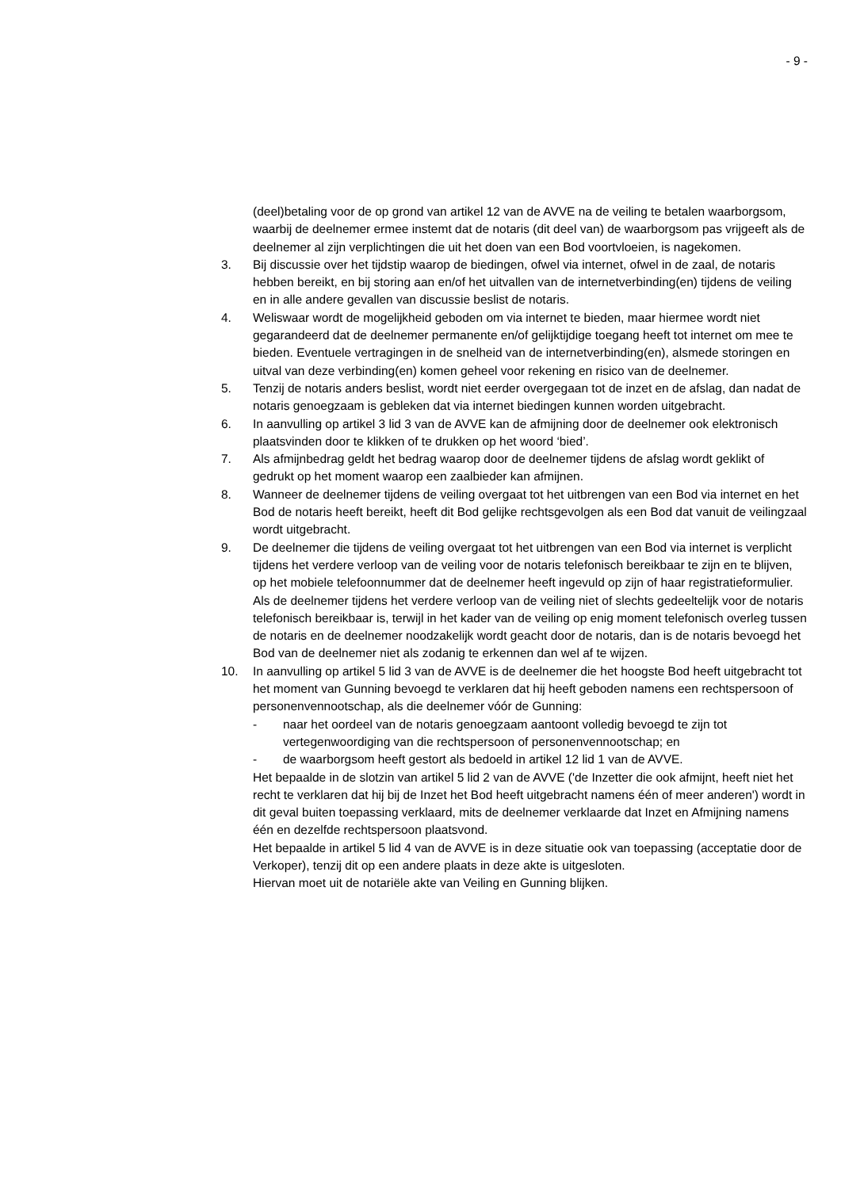- 9 -
(deel)betaling voor de op grond van artikel 12 van de AVVE na de veiling te betalen waarborgsom, waarbij de deelnemer ermee instemt dat de notaris (dit deel van) de waarborgsom pas vrijgeeft als de deelnemer al zijn verplichtingen die uit het doen van een Bod voortvloeien, is nagekomen.
3. Bij discussie over het tijdstip waarop de biedingen, ofwel via internet, ofwel in de zaal, de notaris hebben bereikt, en bij storing aan en/of het uitvallen van de internetverbinding(en) tijdens de veiling en in alle andere gevallen van discussie beslist de notaris.
4. Weliswaar wordt de mogelijkheid geboden om via internet te bieden, maar hiermee wordt niet gegarandeerd dat de deelnemer permanente en/of gelijktijdige toegang heeft tot internet om mee te bieden. Eventuele vertragingen in de snelheid van de internetverbinding(en), alsmede storingen en uitval van deze verbinding(en) komen geheel voor rekening en risico van de deelnemer.
5. Tenzij de notaris anders beslist, wordt niet eerder overgegaan tot de inzet en de afslag, dan nadat de notaris genoegzaam is gebleken dat via internet biedingen kunnen worden uitgebracht.
6. In aanvulling op artikel 3 lid 3 van de AVVE kan de afmijning door de deelnemer ook elektronisch plaatsvinden door te klikken of te drukken op het woord ‘bied’.
7. Als afmijnbedrag geldt het bedrag waarop door de deelnemer tijdens de afslag wordt geklikt of gedrukt op het moment waarop een zaalbieder kan afmijnen.
8. Wanneer de deelnemer tijdens de veiling overgaat tot het uitbrengen van een Bod via internet en het Bod de notaris heeft bereikt, heeft dit Bod gelijke rechtsgevolgen als een Bod dat vanuit de veilingzaal wordt uitgebracht.
9. De deelnemer die tijdens de veiling overgaat tot het uitbrengen van een Bod via internet is verplicht tijdens het verdere verloop van de veiling voor de notaris telefonisch bereikbaar te zijn en te blijven, op het mobiele telefoonnummer dat de deelnemer heeft ingevuld op zijn of haar registratieformulier. Als de deelnemer tijdens het verdere verloop van de veiling niet of slechts gedeeltelijk voor de notaris telefonisch bereikbaar is, terwijl in het kader van de veiling op enig moment telefonisch overleg tussen de notaris en de deelnemer noodzakelijk wordt geacht door de notaris, dan is de notaris bevoegd het Bod van de deelnemer niet als zodanig te erkennen dan wel af te wijzen.
10. In aanvulling op artikel 5 lid 3 van de AVVE is de deelnemer die het hoogste Bod heeft uitgebracht tot het moment van Gunning bevoegd te verklaren dat hij heeft geboden namens een rechtspersoon of personenvennootschap, als die deelnemer vóór de Gunning:
- naar het oordeel van de notaris genoegzaam aantoont volledig bevoegd te zijn tot vertegenwoordiging van die rechtspersoon of personenvennootschap; en
- de waarborgsom heeft gestort als bedoeld in artikel 12 lid 1 van de AVVE.
Het bepaalde in de slotzin van artikel 5 lid 2 van de AVVE ('de Inzetter die ook afmijnt, heeft niet het recht te verklaren dat hij bij de Inzet het Bod heeft uitgebracht namens één of meer anderen') wordt in dit geval buiten toepassing verklaard, mits de deelnemer verklaarde dat Inzet en Afmijning namens één en dezelfde rechtspersoon plaatsvond.
Het bepaalde in artikel 5 lid 4 van de AVVE is in deze situatie ook van toepassing (acceptatie door de Verkoper), tenzij dit op een andere plaats in deze akte is uitgesloten.
Hiervan moet uit de notariële akte van Veiling en Gunning blijken.